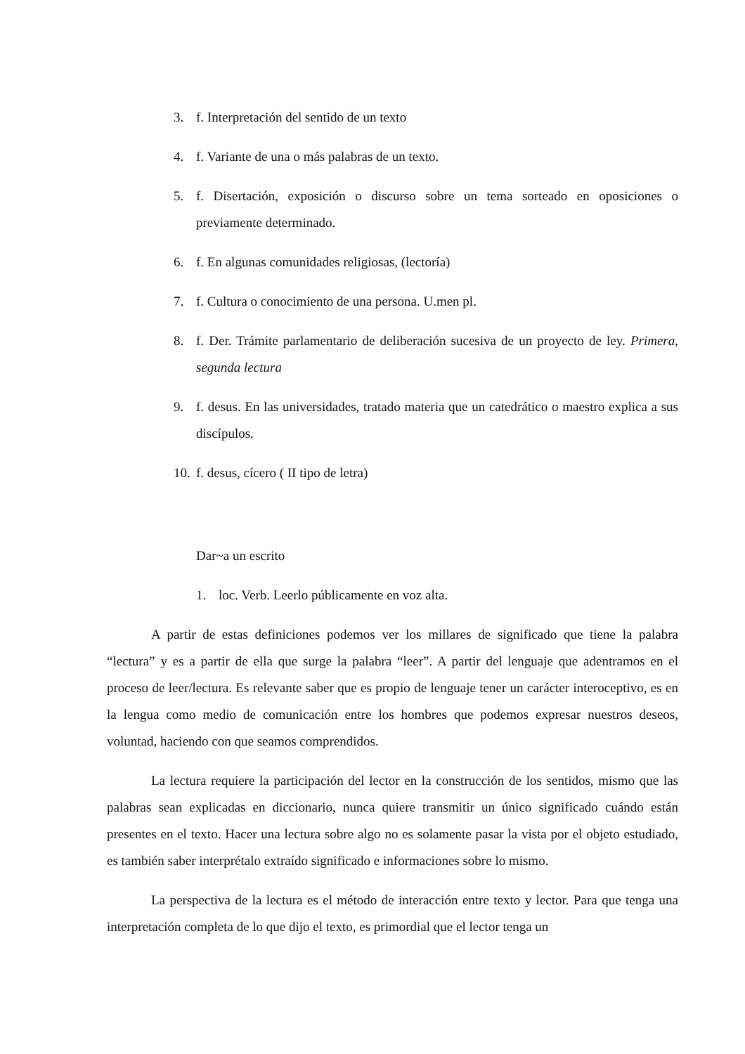3. f. Interpretación del sentido de un texto
4. f. Variante de una o más palabras de un texto.
5. f. Disertación, exposición o discurso sobre un tema sorteado en oposiciones o previamente determinado.
6. f. En algunas comunidades religiosas, (lectoría)
7. f. Cultura o conocimiento de una persona. U.men pl.
8. f. Der. Trámite parlamentario de deliberación sucesiva de un proyecto de ley. Primera, segunda lectura
9. f. desus. En las universidades, tratado materia que un catedrático o maestro explica a sus discípulos.
10. f. desus, cícero ( II tipo de letra)
Dar~a un escrito
1. loc. Verb. Leerlo públicamente en voz alta.
A partir de estas definiciones podemos ver los millares de significado que tiene la palabra “lectura” y es a partir de ella que surge la palabra “leer”. A partir del lenguaje que adentramos en el proceso de leer/lectura. Es relevante saber que es propio de lenguaje tener un carácter interoceptivo, es en la lengua como medio de comunicación entre los hombres que podemos expresar nuestros deseos, voluntad, haciendo con que seamos comprendidos.
La lectura requiere la participación del lector en la construcción de los sentidos, mismo que las palabras sean explicadas en diccionario, nunca quiere transmitir un único significado cuándo están presentes en el texto. Hacer una lectura sobre algo no es solamente pasar la vista por el objeto estudiado, es también saber interprétalo extraído significado e informaciones sobre lo mismo.
La perspectiva de la lectura es el método de interacción entre texto y lector. Para que tenga una interpretación completa de lo que dijo el texto, es primordial que el lector tenga un